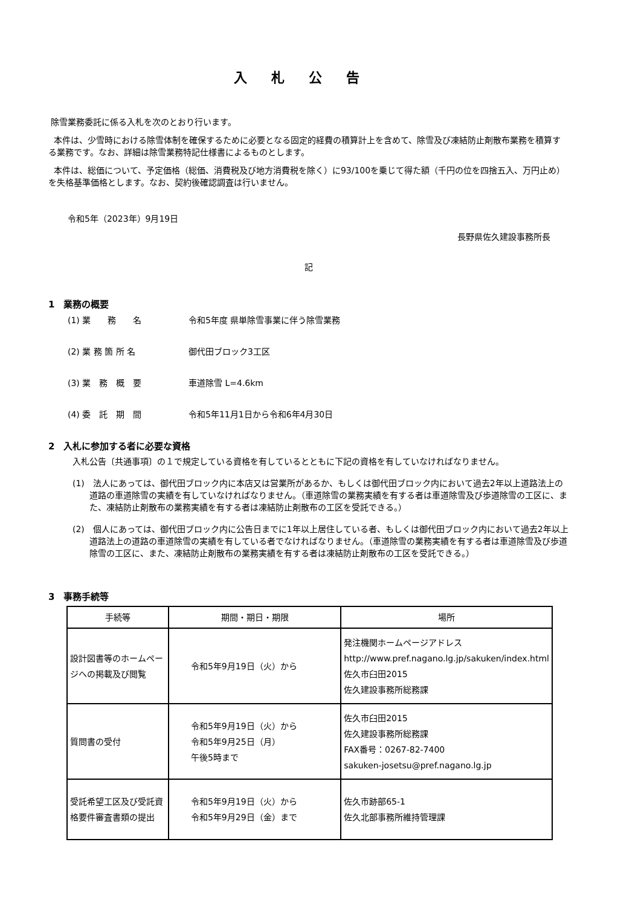入札公告
除雪業務委託に係る入札を次のとおり行います。
本件は、少雪時における除雪体制を確保するために必要となる固定的経費の積算計上を含めて、除雪及び凍結防止剤散布業務を積算する業務です。なお、詳細は除雪業務特記仕様書によるものとします。
本件は、総価について、予定価格（総価、消費税及び地方消費税を除く）に93/100を乗じて得た額（千円の位を四捨五入、万円止め）を失格基準価格とします。なお、契約後確認調査は行いません。
令和5年（2023年）9月19日
長野県佐久建設事務所長
記
1　業務の概要
(1) 業　　務　　名 令和5年度 県単除雪事業に伴う除雪業務
(2) 業 務 箇 所 名 御代田ブロック3工区
(3) 業　務　概　要 車道除雪 L=4.6km
(4) 委　託　期　間 令和5年11月1日から令和6年4月30日
2　入札に参加する者に必要な資格
入札公告〔共通事項〕の１で規定している資格を有しているとともに下記の資格を有していなければなりません。
(1)　法人にあっては、御代田ブロック内に本店又は営業所があるか、もしくは御代田ブロック内において過去2年以上道路法上の道路の車道除雪の実績を有していなければなりません。（車道除雪の業務実績を有する者は車道除雪及び歩道除雪の工区に、また、凍結防止剤散布の業務実績を有する者は凍結防止剤散布の工区を受託できる。）
(2)　個人にあっては、御代田ブロック内に公告日までに1年以上居住している者、もしくは御代田ブロック内において過去2年以上道路法上の道路の車道除雪の実績を有している者でなければなりません。（車道除雪の業務実績を有する者は車道除雪及び歩道除雪の工区に、また、凍結防止剤散布の業務実績を有する者は凍結防止剤散布の工区を受託できる。）
3　事務手続等
| 手続等 | 期間・期日・期限 | 場所 |
| --- | --- | --- |
| 設計図書等のホームページへの掲載及び閲覧 | 令和5年9月19日（火）から | 発注機関ホームページアドレス http://www.pref.nagano.lg.jp/sakuken/index.html 佐久市臼田2015 佐久建設事務所総務課 |
| 質問書の受付 | 令和5年9月19日（火）から 令和5年9月25日（月） 午後5時まで | 佐久市臼田2015 佐久建設事務所総務課 FAX番号：0267-82-7400 sakuken-josetsu@pref.nagano.lg.jp |
| 受託希望工区及び受託資格要件審査書類の提出 | 令和5年9月19日（火）から 令和5年9月29日（金）まで | 佐久市跡部65-1 佐久北部事務所維持管理課 |